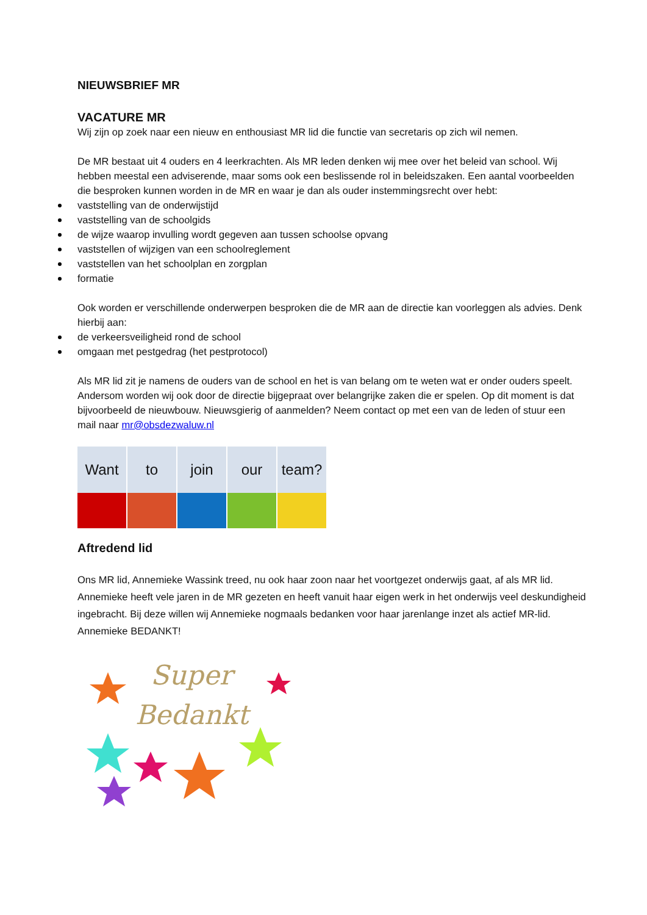NIEUWSBRIEF MR
VACATURE MR
Wij zijn op zoek naar een nieuw en enthousiast MR lid die functie van secretaris op zich wil nemen.
De MR bestaat uit 4 ouders en 4 leerkrachten. Als MR leden denken wij mee over het beleid van school. Wij hebben meestal een adviserende, maar soms ook een beslissende rol in beleidszaken. Een aantal voorbeelden die besproken kunnen worden in de MR en waar je dan als ouder instemmingsrecht over hebt:
vaststelling van de onderwijstijd
vaststelling van de schoolgids
de wijze waarop invulling wordt gegeven aan tussen schoolse opvang
vaststellen of wijzigen van een schoolreglement
vaststellen van het schoolplan en zorgplan
formatie
Ook worden er verschillende onderwerpen besproken die de MR aan de directie kan voorleggen als advies. Denk hierbij aan:
de verkeersveiligheid rond de school
omgaan met pestgedrag (het pestprotocol)
Als MR lid zit je namens de ouders van de school en het is van belang om te weten wat er onder ouders speelt. Andersom worden wij ook door de directie bijgepraat over belangrijke zaken die er spelen. Op dit moment is dat bijvoorbeeld de nieuwbouw. Nieuwsgierig of aanmelden? Neem contact op met een van de leden of stuur een mail naar mr@obsdezwaluw.nl
Want to join our team?
Aftredend lid
Ons MR lid, Annemieke Wassink treed, nu ook haar zoon naar het voortgezet onderwijs gaat, af als MR lid. Annemieke heeft vele jaren in de MR gezeten en heeft vanuit haar eigen werk in het onderwijs veel deskundigheid ingebracht. Bij deze willen wij Annemieke nogmaals bedanken voor haar jarenlange inzet als actief MR-lid. Annemieke BEDANKT!
Super
Bedankt